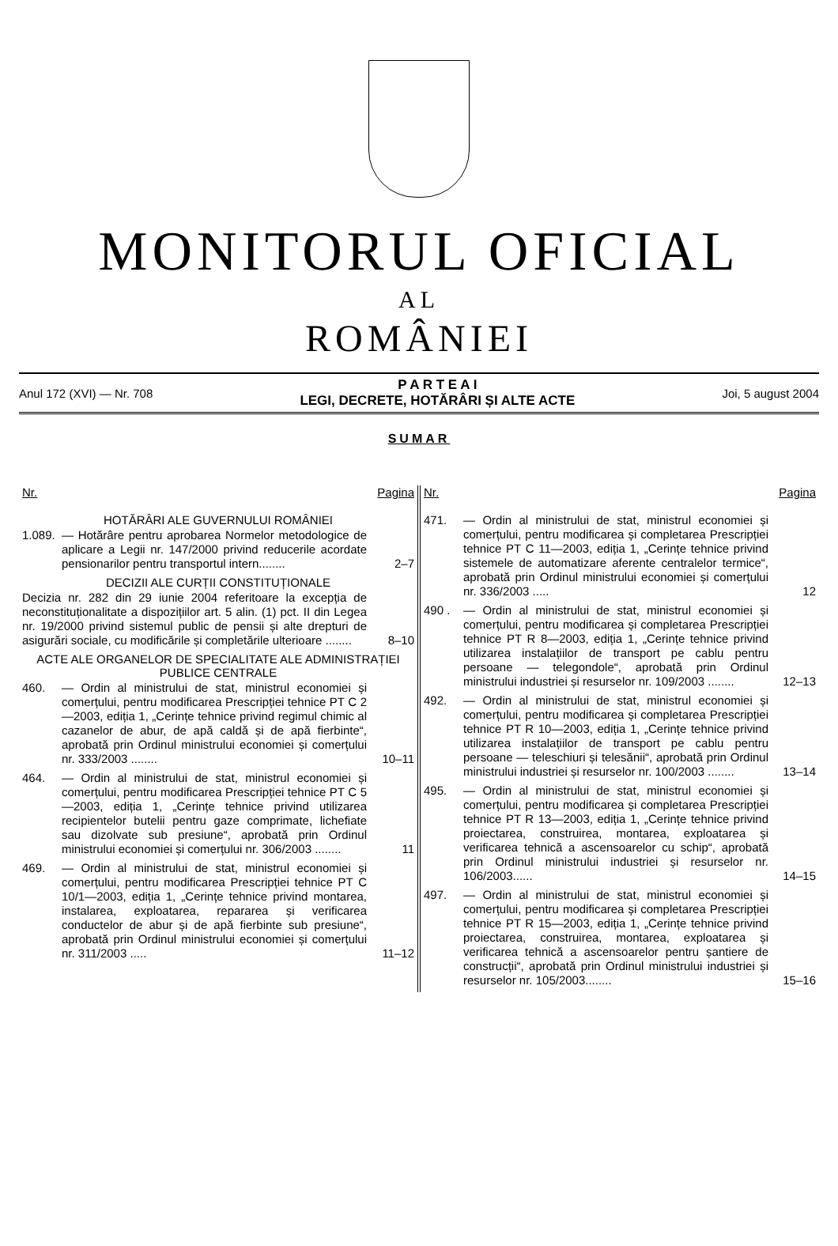MONITORUL OFICIAL
AL
ROMÂNIEI
Anul 172 (XVI) — Nr. 708
P A R T E A I
LEGI, DECRETE, HOTĂRÂRI ȘI ALTE ACTE
Joi, 5 august 2004
SUMAR
Nr. Pagina
HOTĂRÂRI ALE GUVERNULUI ROMÂNIEI
1.089. — Hotărâre pentru aprobarea Normelor metodologice de aplicare a Legii nr. 147/2000 privind reducerile acordate pensionarilor pentru transportul intern........ 2–7
DECIZII ALE CURȚII CONSTITUȚIONALE
Decizia nr. 282 din 29 iunie 2004 referitoare la excepția de neconstituționalitate a dispozițiilor art. 5 alin. (1) pct. II din Legea nr. 19/2000 privind sistemul public de pensii și alte drepturi de asigurări sociale, cu modificările și completările ulterioare ........ 8–10
ACTE ALE ORGANELOR DE SPECIALITATE ALE ADMINISTRAȚIEI PUBLICE CENTRALE
460. — Ordin al ministrului de stat, ministrul economiei și comerțului, pentru modificarea Prescripției tehnice PT C 2—2003, ediția 1, „Cerințe tehnice privind regimul chimic al cazanelor de abur, de apă caldă și de apă fierbinte“, aprobată prin Ordinul ministrului economiei și comerțului nr. 333/2003 ........ 10–11
464. — Ordin al ministrului de stat, ministrul economiei și comerțului, pentru modificarea Prescripției tehnice PT C 5—2003, ediția 1, „Cerințe tehnice privind utilizarea recipientelor butelii pentru gaze comprimate, lichefiate sau dizolvate sub presiune“, aprobată prin Ordinul ministrului economiei și comerțului nr. 306/2003 ........ 11
469. — Ordin al ministrului de stat, ministrul economiei și comerțului, pentru modificarea Prescripției tehnice PT C 10/1—2003, ediția 1, „Cerințe tehnice privind montarea, instalarea, exploatarea, repararea și verificarea conductelor de abur și de apă fierbinte sub presiune“, aprobată prin Ordinul ministrului economiei și comerțului nr. 311/2003 ..... 11–12
Nr. Pagina
471. — Ordin al ministrului de stat, ministrul economiei și comerțului, pentru modificarea și completarea Prescripției tehnice PT C 11—2003, ediția 1, „Cerințe tehnice privind sistemele de automatizare aferente centralelor termice“, aprobată prin Ordinul ministrului economiei și comerțului nr. 336/2003 ..... 12
490 . — Ordin al ministrului de stat, ministrul economiei și comerțului, pentru modificarea și completarea Prescripției tehnice PT R 8—2003, ediția 1, „Cerințe tehnice privind utilizarea instalațiilor de transport pe cablu pentru persoane — telegondole“, aprobată prin Ordinul ministrului industriei și resurselor nr. 109/2003 ........ 12–13
492. — Ordin al ministrului de stat, ministrul economiei și comerțului, pentru modificarea și completarea Prescripției tehnice PT R 10—2003, ediția 1, „Cerințe tehnice privind utilizarea instalațiilor de transport pe cablu pentru persoane — teleschiuri și telesănii“, aprobată prin Ordinul ministrului industriei și resurselor nr. 100/2003 ........ 13–14
495. — Ordin al ministrului de stat, ministrul economiei și comerțului, pentru modificarea și completarea Prescripției tehnice PT R 13—2003, ediția 1, „Cerințe tehnice privind proiectarea, construirea, montarea, exploatarea și verificarea tehnică a ascensoarelor cu schip“, aprobată prin Ordinul ministrului industriei și resurselor nr. 106/2003...... 14–15
497. — Ordin al ministrului de stat, ministrul economiei și comerțului, pentru modificarea și completarea Prescripției tehnice PT R 15—2003, ediția 1, „Cerințe tehnice privind proiectarea, construirea, montarea, exploatarea și verificarea tehnică a ascensoarelor pentru șantiere de construcții“, aprobată prin Ordinul ministrului industriei și resurselor nr. 105/2003........ 15–16